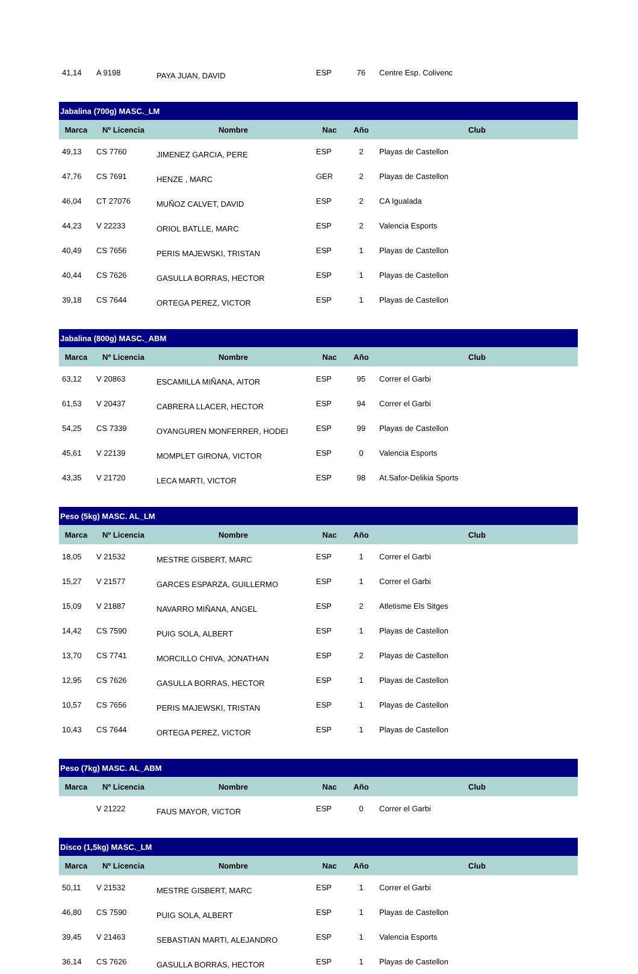| 41,14 | A 9198 | PAYA JUAN, DAVID | ESP | 76 | Centre Esp. Colivenc |
| Jabalina (700g) MASC._LM | | | | | |
| Marca | Nº Licencia | Nombre | Nac | Año | Club |
| 49,13 | CS 7760 | JIMENEZ GARCIA, PERE | ESP | 2 | Playas de Castellon |
| 47,76 | CS 7691 | HENZE , MARC | GER | 2 | Playas de Castellon |
| 46,04 | CT 27076 | MUÑOZ CALVET, DAVID | ESP | 2 | CA Igualada |
| 44,23 | V 22233 | ORIOL BATLLE, MARC | ESP | 2 | Valencia Esports |
| 40,49 | CS 7656 | PERIS MAJEWSKI, TRISTAN | ESP | 1 | Playas de Castellon |
| 40,44 | CS 7626 | GASULLA BORRAS, HECTOR | ESP | 1 | Playas de Castellon |
| 39,18 | CS 7644 | ORTEGA PEREZ, VICTOR | ESP | 1 | Playas de Castellon |
| Jabalina (800g) MASC._ABM | | | | | |
| Marca | Nº Licencia | Nombre | Nac | Año | Club |
| 63,12 | V 20863 | ESCAMILLA MIÑANA, AITOR | ESP | 95 | Correr el Garbi |
| 61,53 | V 20437 | CABRERA LLACER, HECTOR | ESP | 94 | Correr el Garbi |
| 54,25 | CS 7339 | OYANGUREN MONFERRER, HODEI | ESP | 99 | Playas de Castellon |
| 45,61 | V 22139 | MOMPLET GIRONA, VICTOR | ESP | 0 | Valencia Esports |
| 43,35 | V 21720 | LECA MARTI, VICTOR | ESP | 98 | At.Safor-Delikia Sports |
| Peso (5kg) MASC. AL_LM | | | | | |
| Marca | Nº Licencia | Nombre | Nac | Año | Club |
| 18,05 | V 21532 | MESTRE GISBERT, MARC | ESP | 1 | Correr el Garbi |
| 15,27 | V 21577 | GARCES ESPARZA, GUILLERMO | ESP | 1 | Correr el Garbi |
| 15,09 | V 21887 | NAVARRO MIÑANA, ANGEL | ESP | 2 | Atletisme Els Sitges |
| 14,42 | CS 7590 | PUIG SOLA, ALBERT | ESP | 1 | Playas de Castellon |
| 13,70 | CS 7741 | MORCILLO CHIVA, JONATHAN | ESP | 2 | Playas de Castellon |
| 12,95 | CS 7626 | GASULLA BORRAS, HECTOR | ESP | 1 | Playas de Castellon |
| 10,57 | CS 7656 | PERIS MAJEWSKI, TRISTAN | ESP | 1 | Playas de Castellon |
| 10,43 | CS 7644 | ORTEGA PEREZ, VICTOR | ESP | 1 | Playas de Castellon |
| Peso (7kg) MASC. AL_ABM | | | | | |
| Marca | Nº Licencia | Nombre | Nac | Año | Club |
| | V 21222 | FAUS MAYOR, VICTOR | ESP | 0 | Correr el Garbi |
| Disco (1,5kg) MASC._LM | | | | | |
| Marca | Nº Licencia | Nombre | Nac | Año | Club |
| 50,11 | V 21532 | MESTRE GISBERT, MARC | ESP | 1 | Correr el Garbi |
| 46,80 | CS 7590 | PUIG SOLA, ALBERT | ESP | 1 | Playas de Castellon |
| 39,45 | V 21463 | SEBASTIAN MARTI, ALEJANDRO | ESP | 1 | Valencia Esports |
| 36,14 | CS 7626 | GASULLA BORRAS, HECTOR | ESP | 1 | Playas de Castellon |